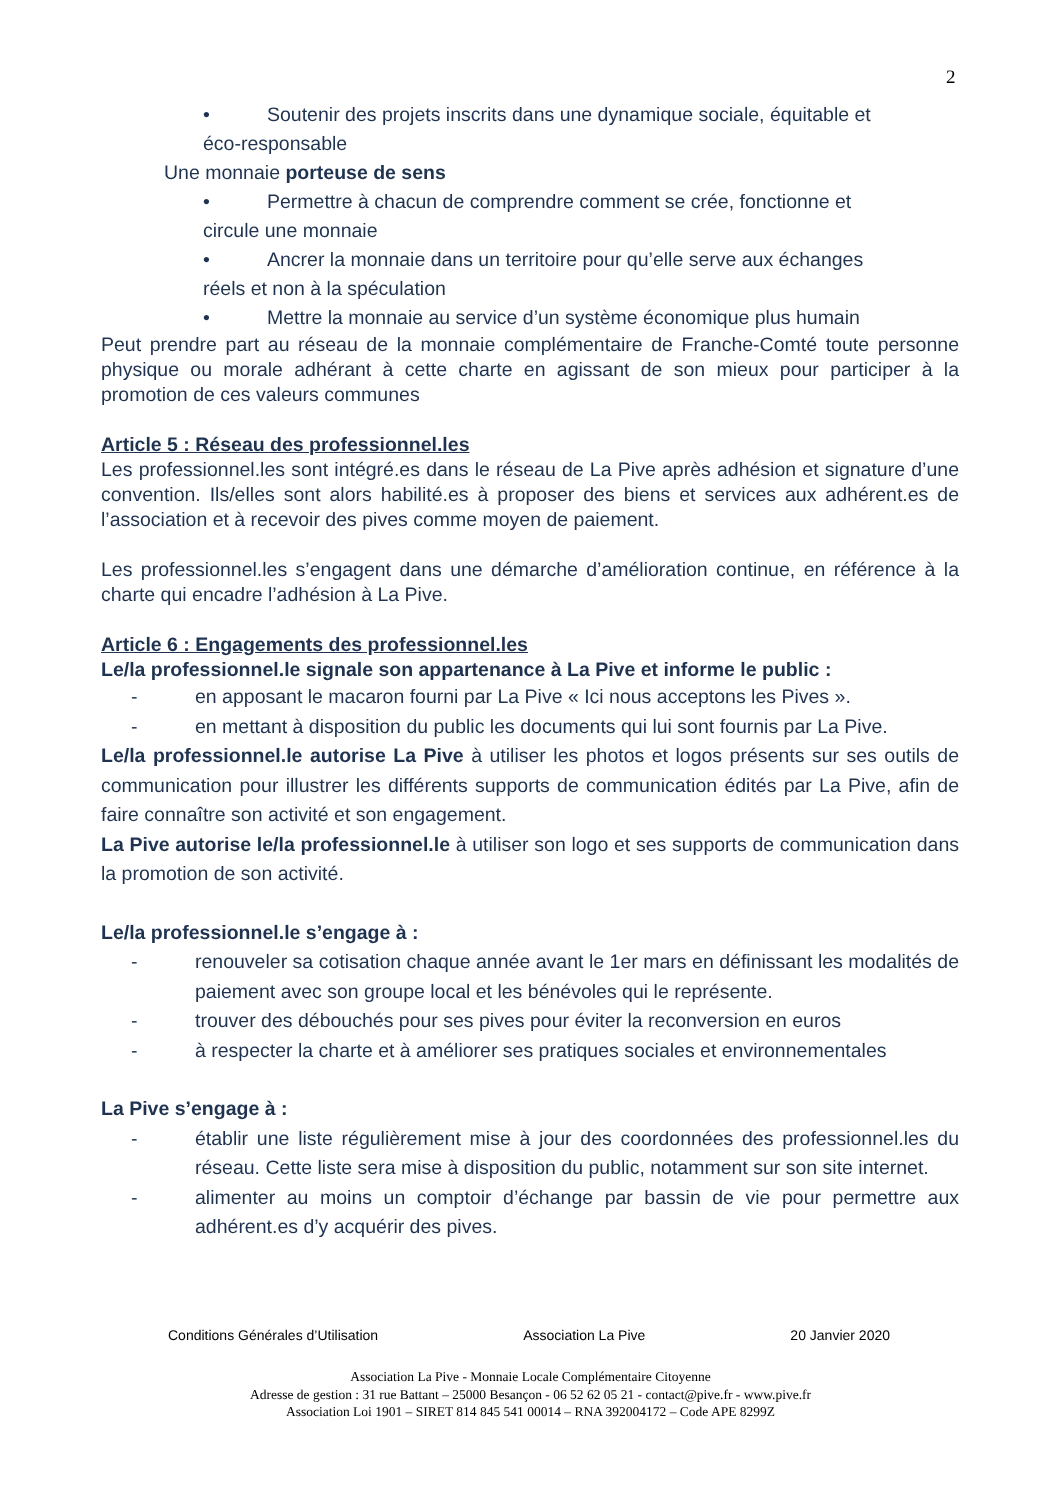2
• Soutenir des projets inscrits dans une dynamique sociale, équitable et
éco-responsable
Une monnaie porteuse de sens
• Permettre à chacun de comprendre comment se crée, fonctionne et
circule une monnaie
• Ancrer la monnaie dans un territoire pour qu’elle serve aux échanges
réels et non à la spéculation
• Mettre la monnaie au service d’un système économique plus humain
Peut prendre part au réseau de la monnaie complémentaire de Franche-Comté toute personne physique ou morale adhérant à cette charte en agissant de son mieux pour participer à la promotion de ces valeurs communes
Article 5 : Réseau des professionnel.les
Les professionnel.les sont intégré.es dans le réseau de La Pive après adhésion et signature d’une convention. Ils/elles sont alors habilité.es à proposer des biens et services aux adhérent.es de l’association et à recevoir des pives comme moyen de paiement.
Les professionnel.les s’engagent dans une démarche d’amélioration continue, en référence à la charte qui encadre l’adhésion à La Pive.
Article 6 : Engagements des professionnel.les
Le/la professionnel.le signale son appartenance à La Pive et informe le public :
- en apposant le macaron fourni par La Pive « Ici nous acceptons les Pives ».
- en mettant à disposition du public les documents qui lui sont fournis par La Pive.
Le/la professionnel.le autorise La Pive à utiliser les photos et logos présents sur ses outils de communication pour illustrer les différents supports de communication édités par La Pive, afin de faire connaître son activité et son engagement.
La Pive autorise le/la professionnel.le à utiliser son logo et ses supports de communication dans la promotion de son activité.
Le/la professionnel.le s’engage à :
- renouveler sa cotisation chaque année avant le 1er mars en définissant les modalités de paiement avec son groupe local et les bénévoles qui le représente.
- trouver des débouchés pour ses pives pour éviter la reconversion en euros
- à respecter la charte et à améliorer ses pratiques sociales et environnementales
La Pive s’engage à :
- établir une liste régulièrement mise à jour des coordonnées des professionnel.les du réseau. Cette liste sera mise à disposition du public, notamment sur son site internet.
- alimenter au moins un comptoir d’échange par bassin de vie pour permettre aux adhérent.es d’y acquérir des pives.
Conditions Générales d’Utilisation Association La Pive 20 Janvier 2020
Association La Pive - Monnaie Locale Complémentaire Citoyenne
Adresse de gestion : 31 rue Battant – 25000 Besançon - 06 52 62 05 21 - contact@pive.fr - www.pive.fr
Association Loi 1901 – SIRET 814 845 541 00014 – RNA 392004172 – Code APE 8299Z